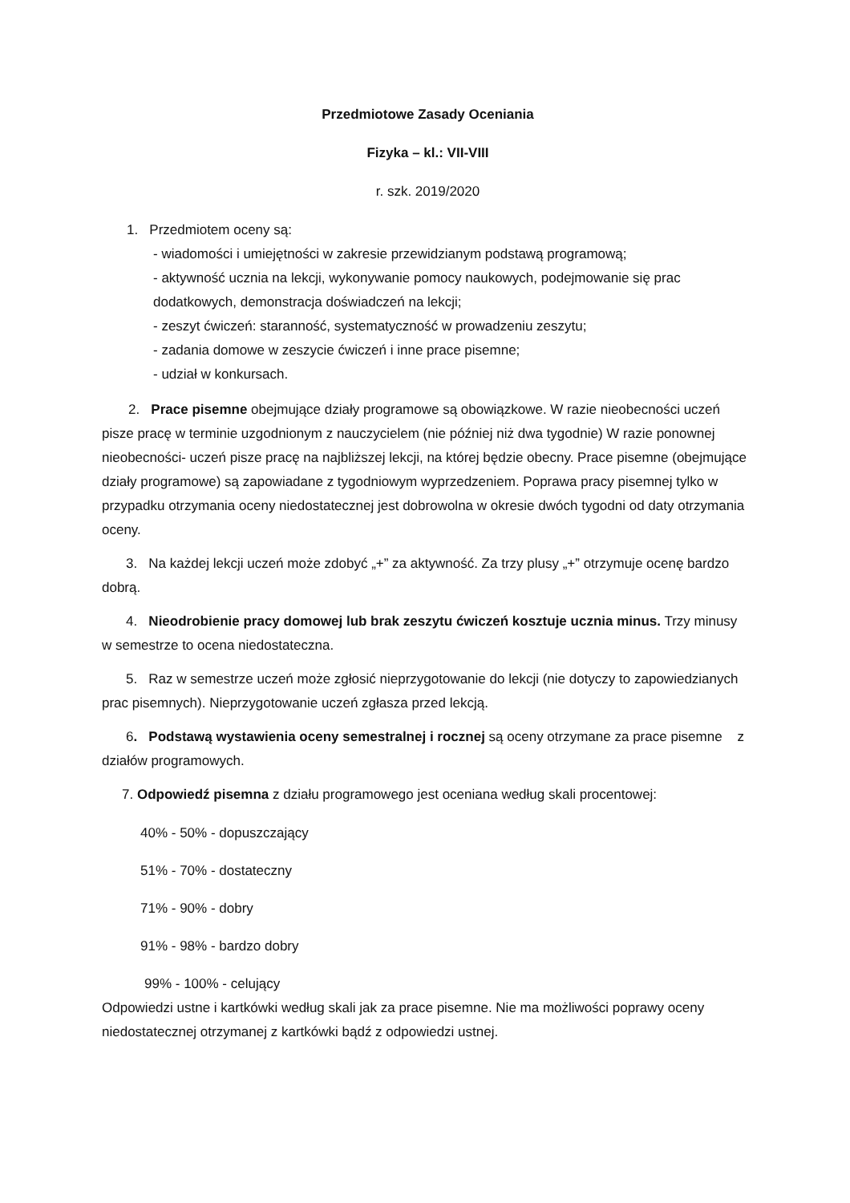Przedmiotowe Zasady Oceniania
Fizyka – kl.: VII-VIII
r. szk. 2019/2020
1. Przedmiotem oceny są:
- wiadomości i umiejętności w zakresie przewidzianym podstawą programową;
- aktywność ucznia na lekcji, wykonywanie pomocy naukowych, podejmowanie się prac dodatkowych, demonstracja doświadczeń na lekcji;
- zeszyt ćwiczeń: staranność, systematyczność w prowadzeniu zeszytu;
- zadania domowe w zeszycie ćwiczeń i inne prace pisemne;
- udział w konkursach.
2. Prace pisemne obejmujące działy programowe są obowiązkowe. W razie nieobecności uczeń pisze pracę w terminie uzgodnionym z nauczycielem (nie później niż dwa tygodnie) W razie ponownej nieobecności- uczeń pisze pracę na najbliższej lekcji, na której będzie obecny. Prace pisemne (obejmujące działy programowe) są zapowiadane z tygodniowym wyprzedzeniem. Poprawa pracy pisemnej tylko w przypadku otrzymania oceny niedostatecznej jest dobrowolna w okresie dwóch tygodni od daty otrzymania oceny.
3. Na każdej lekcji uczeń może zdobyć „+” za aktywność. Za trzy plusy „+” otrzymuje ocenę bardzo dobrą.
4. Nieodrobienie pracy domowej lub brak zeszytu ćwiczeń kosztuje ucznia minus. Trzy minusy w semestrze to ocena niedostateczna.
5. Raz w semestrze uczeń może zgłosić nieprzygotowanie do lekcji (nie dotyczy to zapowiedzianych prac pisemnych). Nieprzygotowanie uczeń zgłasza przed lekcją.
6. Podstawą wystawienia oceny semestralnej i rocznej są oceny otrzymane za prace pisemne z działów programowych.
7. Odpowiedź pisemna z działu programowego jest oceniana według skali procentowej:
40% - 50% - dopuszczający
51% - 70% - dostateczny
71% - 90% - dobry
91% - 98% - bardzo dobry
99% - 100% - celujący
Odpowiedzi ustne i kartkówki według skali jak za prace pisemne. Nie ma możliwości poprawy oceny niedostatecznej otrzymanej z kartkówki bądź z odpowiedzi ustnej.